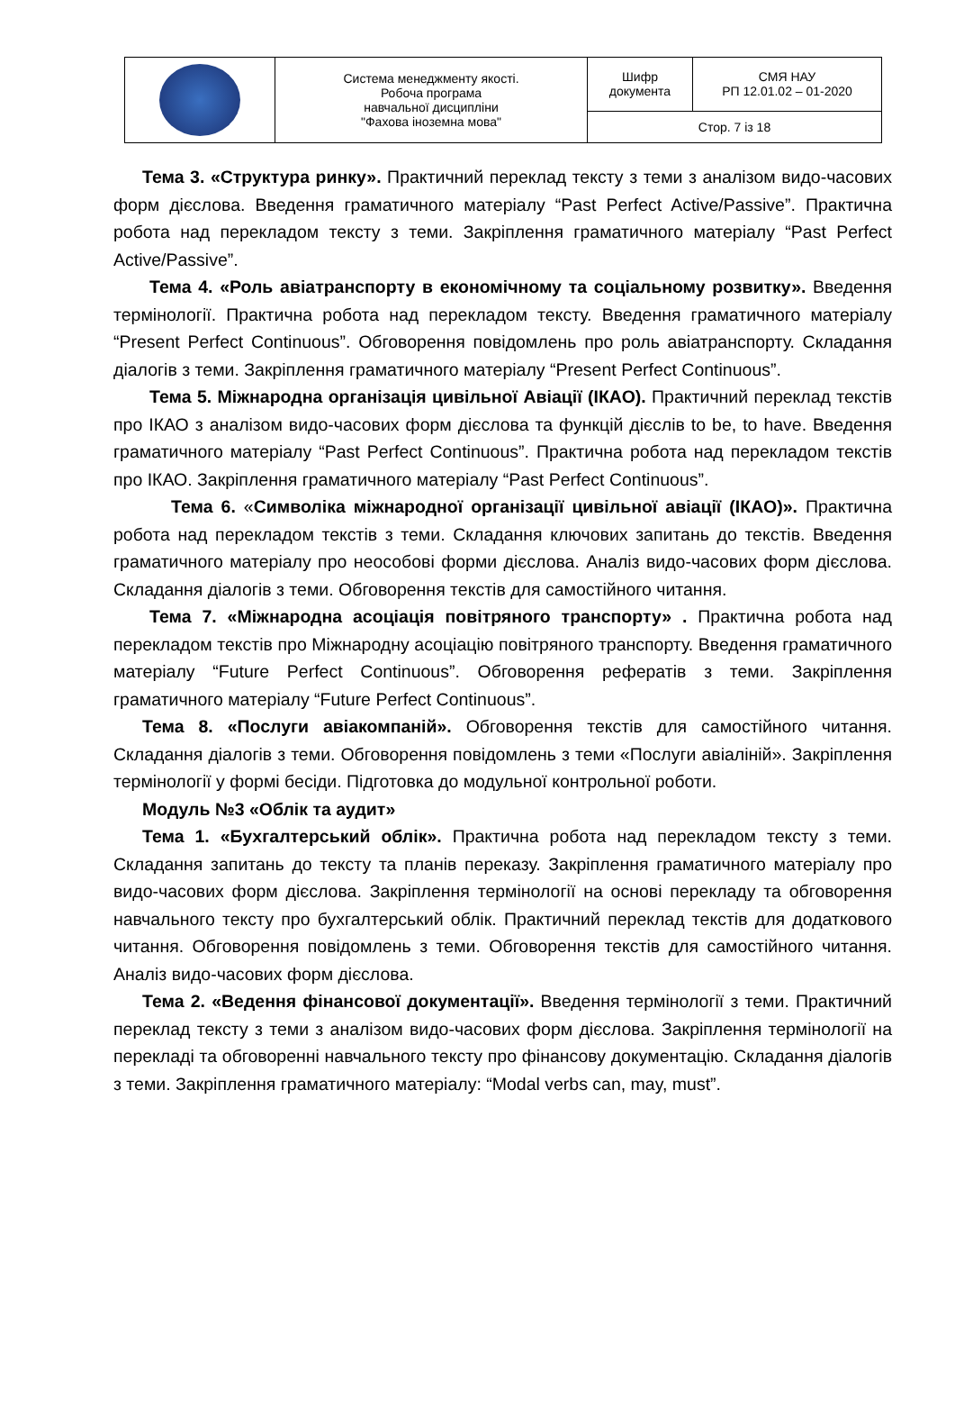| | Система менеджменту якості. Робоча програма навчальної дисципліни "Фахова іноземна мова" | Шифр документа | СМЯ НАУ РП 12.01.02 – 01-2020 |
| | | Стор. 7 із 18 | |
Тема 3. «Структура ринку». Практичний переклад тексту з теми з аналізом видо-часових форм дієслова. Введення граматичного матеріалу “Past Perfect Active/Passive”. Практична робота над перекладом тексту з теми. Закріплення граматичного матеріалу “Past Perfect Active/Passive”.
Тема 4. «Роль авіатранспорту в економічному та соціальному розвитку». Введення термінології. Практична робота над перекладом тексту. Введення граматичного матеріалу “Present Perfect Continuous”. Обговорення повідомлень про роль авіатранспорту. Складання діалогів з теми. Закріплення граматичного матеріалу “Present Perfect Continuous”.
Тема 5. Міжнародна організація цивільної Авіації (ІКАО). Практичний переклад текстів про ІКАО з аналізом видо-часових форм дієслова та функцій дієслів to be, to have. Введення граматичного матеріалу “Past Perfect Continuous”. Практична робота над перекладом текстів про ІКАО. Закріплення граматичного матеріалу “Past Perfect Continuous”.
Тема 6. «Символіка міжнародної організації цивільної авіації (ІКАО)». Практична робота над перекладом текстів з теми. Складання ключових запитань до текстів. Введення граматичного матеріалу про неособові форми дієслова. Аналіз видо-часових форм дієслова. Складання діалогів з теми. Обговорення текстів для самостійного читання.
Тема 7. «Міжнародна асоціація повітряного транспорту» . Практична робота над перекладом текстів про Міжнародну асоціацію повітряного транспорту. Введення граматичного матеріалу “Future Perfect Continuous”. Обговорення рефератів з теми. Закріплення граматичного матеріалу “Future Perfect Continuous”.
Тема 8. «Послуги авіакомпаній». Обговорення текстів для самостійного читання. Складання діалогів з теми. Обговорення повідомлень з теми «Послуги авіаліній». Закріплення термінології у формі бесіди. Підготовка до модульної контрольної роботи.
Модуль №3 «Облік та аудит»
Тема 1. «Бухгалтерський облік». Практична робота над перекладом тексту з теми. Складання запитань до тексту та планів переказу. Закріплення граматичного матеріалу про видо-часових форм дієслова. Закріплення термінології на основі перекладу та обговорення навчального тексту про бухгалтерський облік. Практичний переклад текстів для додаткового читання. Обговорення повідомлень з теми. Обговорення текстів для самостійного читання. Аналіз видо-часових форм дієслова.
Тема 2. «Ведення фінансової документації». Введення термінології з теми. Практичний переклад тексту з теми з аналізом видо-часових форм дієслова. Закріплення термінології на перекладі та обговоренні навчального тексту про фінансову документацію. Складання діалогів з теми. Закріплення граматичного матеріалу: “Modal verbs can, may, must”.